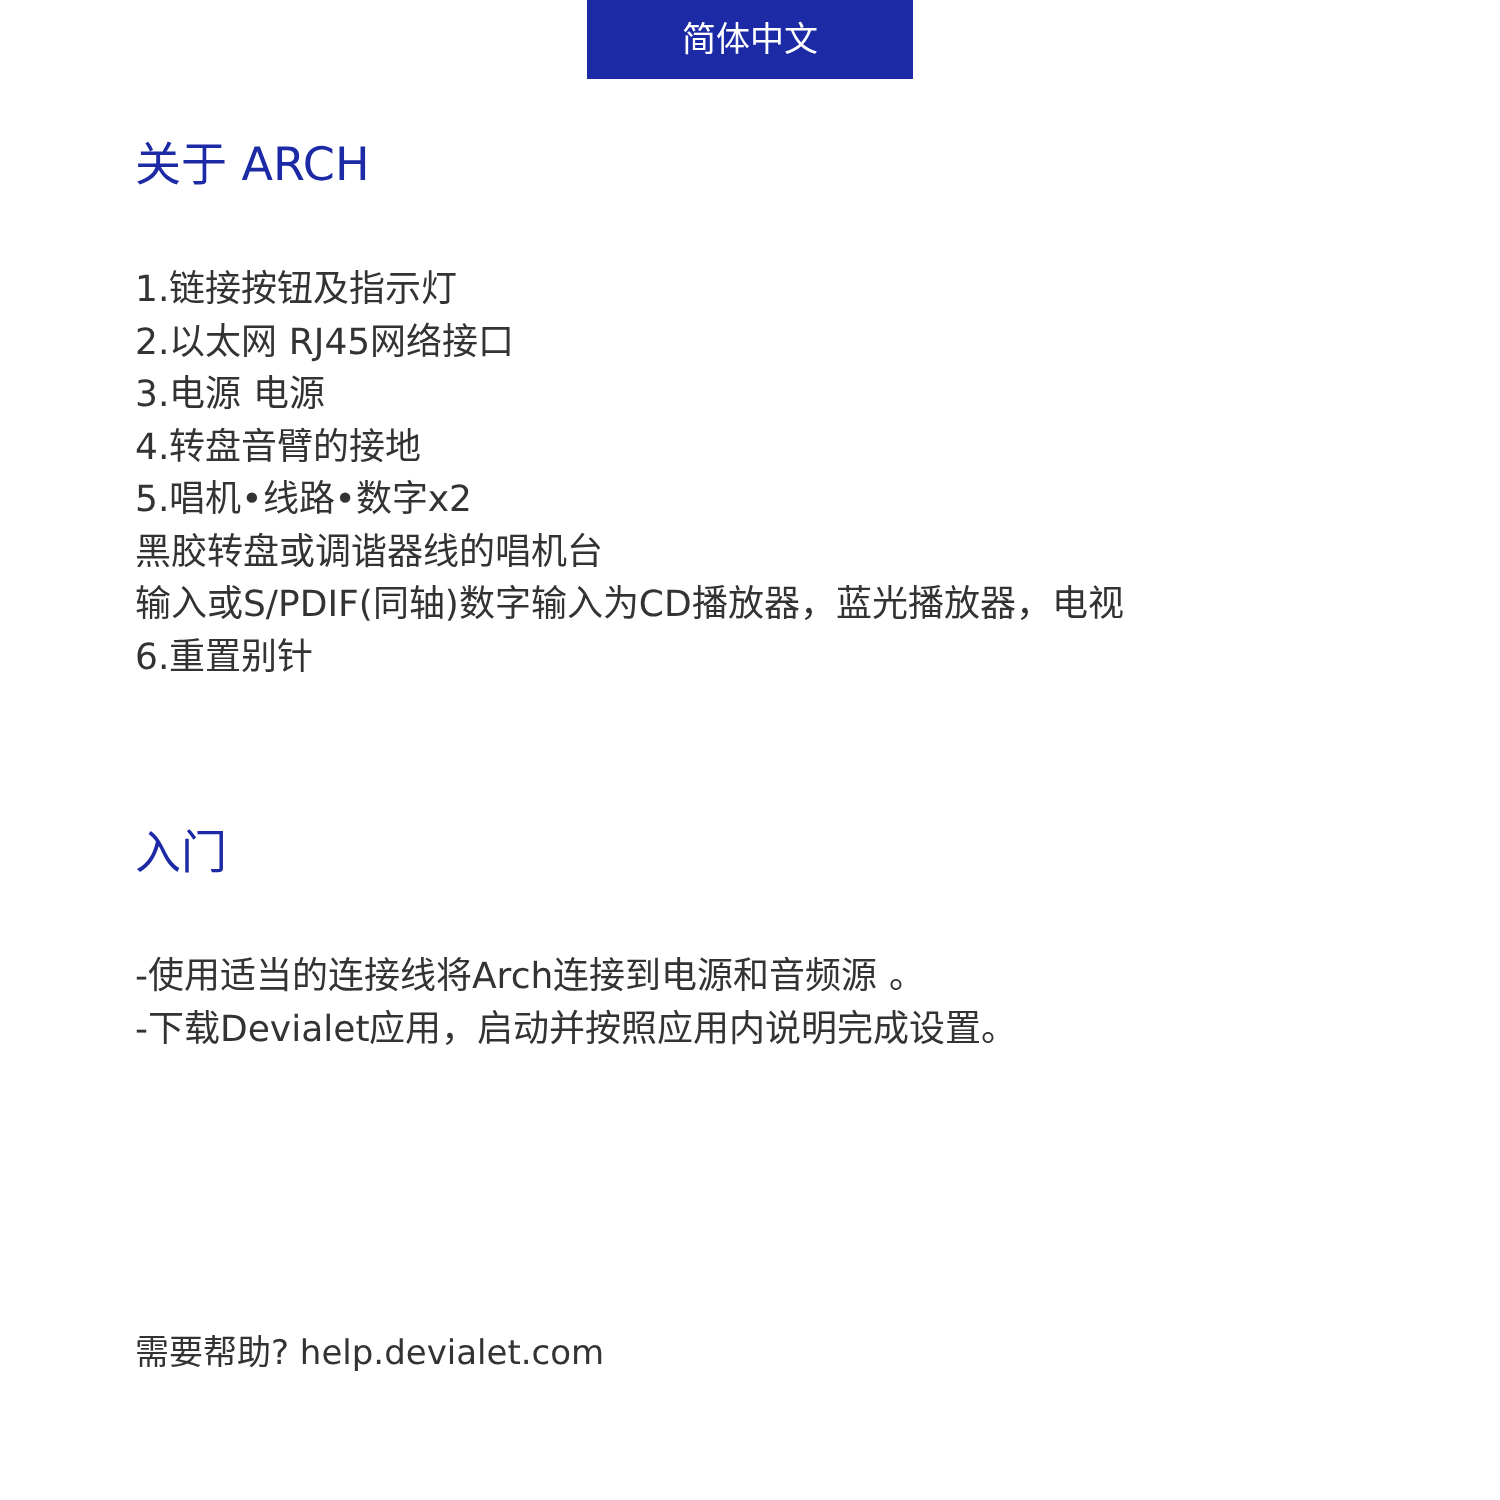简体中文
关于 ARCH
1.链接按钮及指示灯
2.以太网 RJ45网络接口
3.电源 电源
4.转盘音臂的接地
5.唱机•线路•数字x2
黑胶转盘或调谐器线的唱机台
输入或S/PDIF(同轴)数字输入为CD播放器，蓝光播放器，电视
6.重置别针
入门
-使用适当的连接线将Arch连接到电源和音频源 。
-下载Devialet应用，启动并按照应用内说明完成设置。
需要帮助? help.devialet.com